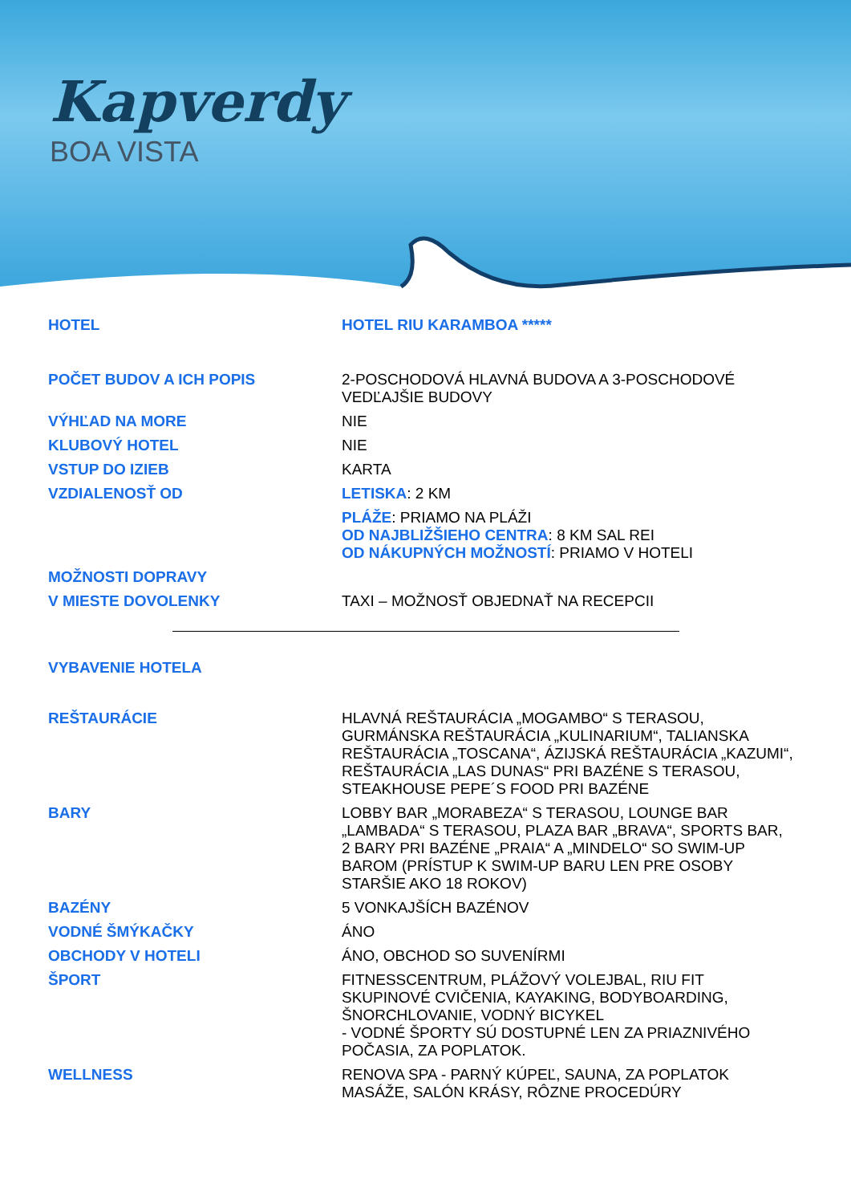Kapverdy
BOA VISTA
| HOTEL | HOTEL RIU KARAMBOA ***** |
| POČET BUDOV A ICH POPIS | 2-POSCHODOVÁ HLAVNÁ BUDOVA A 3-POSCHODOVÉ VEDĽAJŠIE BUDOVY |
| VÝHĽAD NA MORE | NIE |
| KLUBOVÝ HOTEL | NIE |
| VSTUP DO IZIEB | KARTA |
| VZDIALENOSŤ OD | LETISKA : 2 KM |
| | PLÁŽE : PRIAMO NA PLÁŽI OD NAJBLIŽŠIEHO CENTRA : 8 KM SAL REI OD NÁKUPNÝCH MOŽNOSTÍ : PRIAMO V HOTELI |
| MOŽNOSTI DOPRAVY | |
| V MIESTE DOVOLENKY | TAXI – MOŽNOSŤ OBJEDNAŤ NA RECEPCII |
| VYBAVENIE HOTELA | |
| REŠTAURÁCIE | HLAVNÁ REŠTAURÁCIA „MOGAMBO“ S TERASOU, GURMÁNSKA REŠTAURÁCIA „KULINARIUM“, TALIANSKA REŠTAURÁCIA „TOSCANA“, ÁZIJSKÁ REŠTAURÁCIA „KAZUMI“, REŠTAURÁCIA „LAS DUNAS“ PRI BAZÉNE S TERASOU, STEAKHOUSE PEPE´S FOOD PRI BAZÉNE |
| BARY | LOBBY BAR „MORABEZA“ S TERASOU, LOUNGE BAR „LAMBADA“ S TERASOU, PLAZA BAR „BRAVA“, SPORTS BAR, 2 BARY PRI BAZÉNE „PRAIA“ A „MINDELO“ SO SWIM-UP BAROM (PRÍSTUP K SWIM-UP BARU LEN PRE OSOBY STARŠIE AKO 18 ROKOV) |
| BAZÉNY | 5 VONKAJŠÍCH BAZÉNOV |
| VODNÉ ŠMÝKAČKY | ÁNO |
| OBCHODY V HOTELI | ÁNO, OBCHOD SO SUVENÍRMI |
| ŠPORT | FITNESSCENTRUM, PLÁŽOVÝ VOLEJBAL, RIU FIT SKUPINOVÉ CVIČENIA, KAYAKING, BODYBOARDING, ŠNORCHLOVANIE, VODNÝ BICYKEL - VODNÉ ŠPORTY SÚ DOSTUPNÉ LEN ZA PRIAZNIVÉHO POČASIA, ZA POPLATOK. |
| WELLNESS | RENOVA SPA - PARNÝ KÚPEĽ, SAUNA, ZA POPLATOK MASÁŽE, SALÓN KRÁSY, RÔZNE PROCEDÚRY |